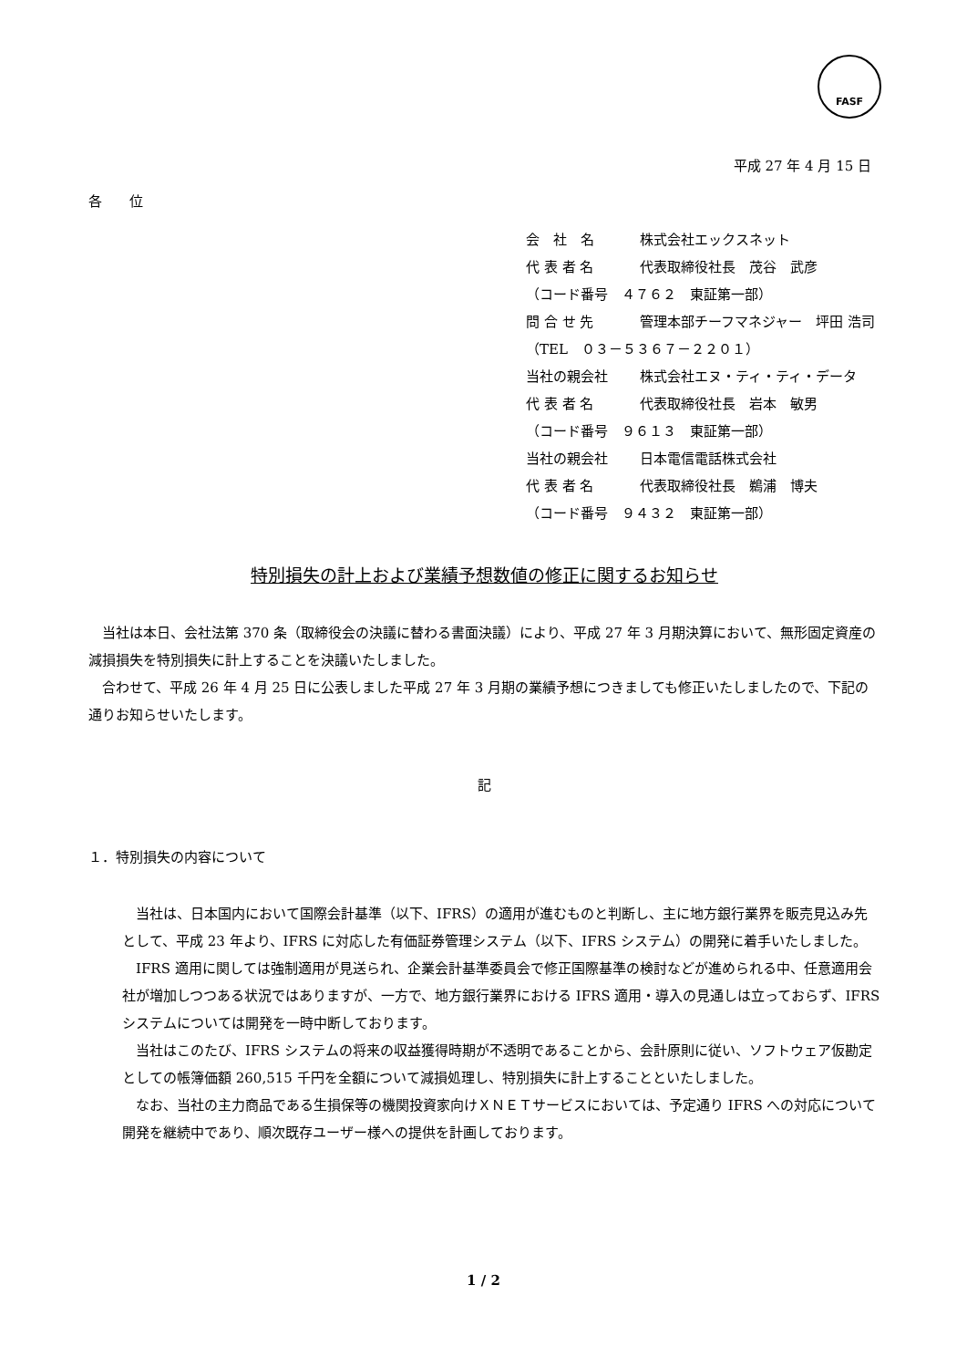FASF
平成 27 年 4 月 15 日
各　　位
会　社　名 株式会社エックスネット
代 表 者 名 代表取締役社長　茂谷　武彦
（コード番号　４７６２　東証第一部）
問 合 せ 先 管理本部チーフマネジャー　坪田 浩司
（TEL　０３－５３６７－２２０１）
当社の親会社 株式会社エヌ・ティ・ティ・データ
代 表 者 名 代表取締役社長　岩本　敏男
（コード番号　９６１３　東証第一部）
当社の親会社 日本電信電話株式会社
代 表 者 名 代表取締役社長　鵜浦　博夫
（コード番号　９４３２　東証第一部）
特別損失の計上および業績予想数値の修正に関するお知らせ
当社は本日、会社法第 370 条（取締役会の決議に替わる書面決議）により、平成 27 年 3 月期決算において、無形固定資産の減損損失を特別損失に計上することを決議いたしました。
合わせて、平成 26 年 4 月 25 日に公表しました平成 27 年 3 月期の業績予想につきましても修正いたしましたので、下記の通りお知らせいたします。
記
１．特別損失の内容について
当社は、日本国内において国際会計基準（以下、IFRS）の適用が進むものと判断し、主に地方銀行業界を販売見込み先として、平成 23 年より、IFRS に対応した有価証券管理システム（以下、IFRS システム）の開発に着手いたしました。
IFRS 適用に関しては強制適用が見送られ、企業会計基準委員会で修正国際基準の検討などが進められる中、任意適用会社が増加しつつある状況ではありますが、一方で、地方銀行業界における IFRS 適用・導入の見通しは立っておらず、IFRS システムについては開発を一時中断しております。
当社はこのたび、IFRS システムの将来の収益獲得時期が不透明であることから、会計原則に従い、ソフトウェア仮勘定としての帳簿価額 260,515 千円を全額について減損処理し、特別損失に計上することといたしました。
なお、当社の主力商品である生損保等の機関投資家向けＸＮＥＴサービスにおいては、予定通り IFRS への対応について開発を継続中であり、順次既存ユーザー様への提供を計画しております。
1 / 2